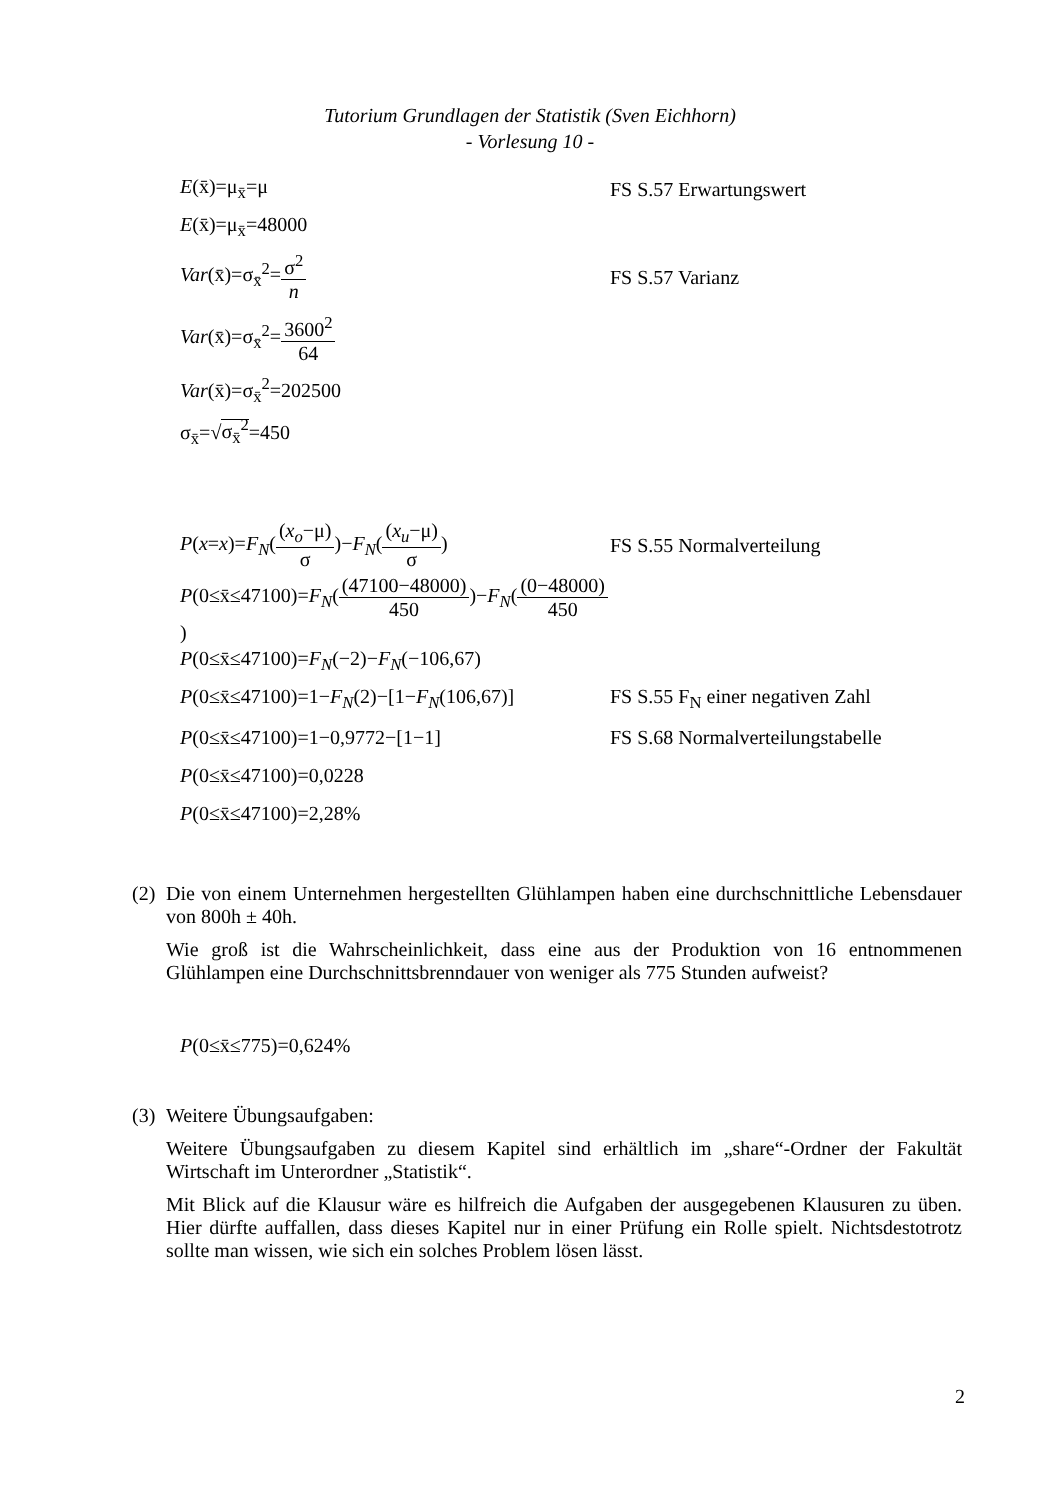Tutorium Grundlagen der Statistik (Sven Eichhorn)
- Vorlesung 10 -
E(x̄)=μ<sub>x̄</sub>=μ FS S.57 Erwartungswert
E(x̄)=μ<sub>x̄</sub>=48000
Var(x̄)=σ<sub>x̄</sub><sup>2</sup>=σ<sup>2</sup> n FS S.57 Varianz
Var(x̄)=σ<sub>x̄</sub><sup>2</sup>=3600<sup>2</sup> 64
Var(x̄)=σ<sub>x̄</sub><sup>2</sup>=202500
σ<sub>x̄</sub>=√σ<sub>x̄</sub><sup>2</sup>=450
P(x=x)=F<sub>N</sub>((x<sub>o</sub>−μ) σ)−F<sub>N</sub>((x<sub>u</sub>−μ) σ) FS S.55 Normalverteilung
P(0≤x̄≤47100)=F<sub>N</sub>((47100−48000) 450)−F<sub>N</sub>((0−48000) 450)
P(0≤x̄≤47100)=F<sub>N</sub>(−2)−F<sub>N</sub>(−106,67)
P(0≤x̄≤47100)=1−F<sub>N</sub>(2)−[1−F<sub>N</sub>(106,67)]
FS S.55 F<sub>N</sub> einer negativen Zahl
P(0≤x̄≤47100)=1−0,9772−[1−1]
FS S.68 Normalverteilungstabelle
P(0≤x̄≤47100)=0,0228
P(0≤x̄≤47100)=2,28%
(2)
Die von einem Unternehmen hergestellten Glühlampen haben eine durchschnittliche Lebensdauer von 800h ± 40h.
Wie groß ist die Wahrscheinlichkeit, dass eine aus der Produktion von 16 entnommenen Glühlampen eine Durchschnittsbrenndauer von weniger als 775 Stunden aufweist?
P(0≤x̄≤775)=0,624%
(3)
Weitere Übungsaufgaben:
Weitere Übungsaufgaben zu diesem Kapitel sind erhältlich im „share“-Ordner der Fakultät Wirtschaft im Unterordner „Statistik“.
Mit Blick auf die Klausur wäre es hilfreich die Aufgaben der ausgegebenen Klausuren zu üben. Hier dürfte auffallen, dass dieses Kapitel nur in einer Prüfung ein Rolle spielt. Nichtsdestotrotz sollte man wissen, wie sich ein solches Problem lösen lässt.
2